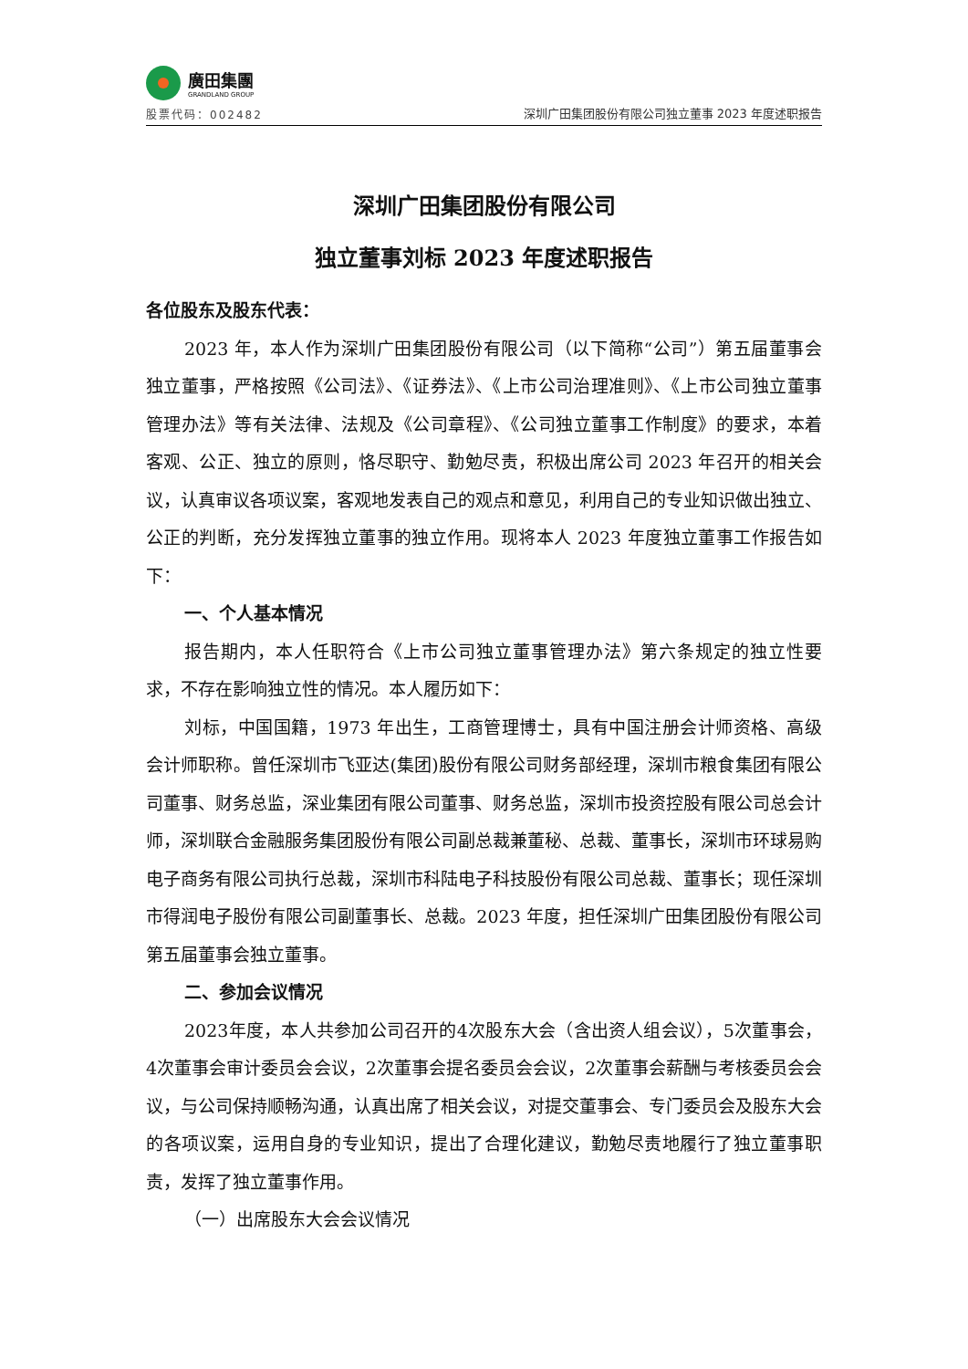廣田集團
GRANDLAND GROUP
股票代码：002482
深圳广田集团股份有限公司独立董事 2023 年度述职报告
深圳广田集团股份有限公司
独立董事刘标 2023 年度述职报告
各位股东及股东代表：
2023 年，本人作为深圳广田集团股份有限公司（以下简称“公司”）第五届董事会独立董事，严格按照《公司法》、《证券法》、《上市公司治理准则》、《上市公司独立董事管理办法》等有关法律、法规及《公司章程》、《公司独立董事工作制度》的要求，本着客观、公正、独立的原则，恪尽职守、勤勉尽责，积极出席公司 2023 年召开的相关会议，认真审议各项议案，客观地发表自己的观点和意见，利用自己的专业知识做出独立、公正的判断，充分发挥独立董事的独立作用。现将本人 2023 年度独立董事工作报告如下：
一、个人基本情况
报告期内，本人任职符合《上市公司独立董事管理办法》第六条规定的独立性要求，不存在影响独立性的情况。本人履历如下：
刘标，中国国籍，1973 年出生，工商管理博士，具有中国注册会计师资格、高级会计师职称。曾任深圳市飞亚达(集团)股份有限公司财务部经理，深圳市粮食集团有限公司董事、财务总监，深业集团有限公司董事、财务总监，深圳市投资控股有限公司总会计师，深圳联合金融服务集团股份有限公司副总裁兼董秘、总裁、董事长，深圳市环球易购电子商务有限公司执行总裁，深圳市科陆电子科技股份有限公司总裁、董事长；现任深圳市得润电子股份有限公司副董事长、总裁。2023 年度，担任深圳广田集团股份有限公司第五届董事会独立董事。
二、参加会议情况
2023年度，本人共参加公司召开的4次股东大会（含出资人组会议），5次董事会，4次董事会审计委员会会议，2次董事会提名委员会会议，2次董事会薪酬与考核委员会会议，与公司保持顺畅沟通，认真出席了相关会议，对提交董事会、专门委员会及股东大会的各项议案，运用自身的专业知识，提出了合理化建议，勤勉尽责地履行了独立董事职责，发挥了独立董事作用。
（一）出席股东大会会议情况